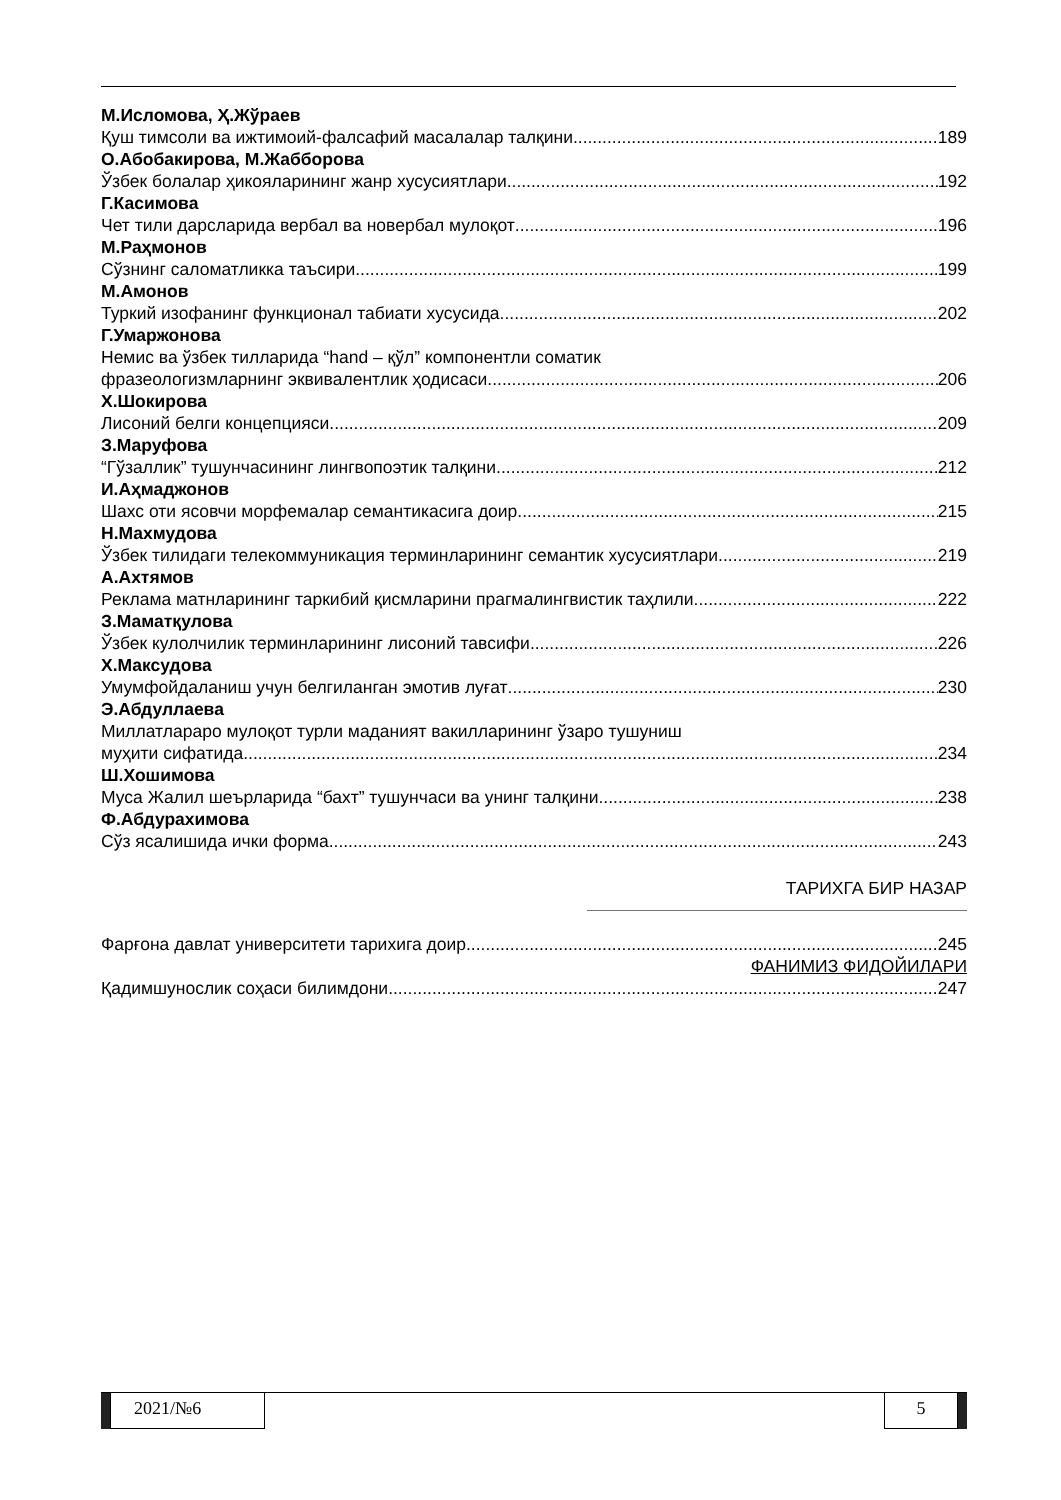М.Исломова, Ҳ.Жўраев
Қуш тимсоли ва ижтимоий-фалсафий масалалар талқини 189
О.Абобакирова, М.Жабборова
Ўзбек болалар ҳикояларининг жанр хусусиятлари 192
Г.Касимова
Чет тили дарсларида вербал ва новербал мулоқот 196
М.Раҳмонов
Сўзнинг саломатликка таъсири 199
М.Амонов
Туркий изофанинг функционал табиати хусусида 202
Г.Умаржонова
Немис ва ўзбек тилларида “hand – қўл” компонентли соматик
фразеологизмларнинг эквивалентлик ҳодисаси 206
Х.Шокирова
Лисоний белги концепцияси 209
З.Маруфова
“Гўзаллик” тушунчасининг лингвопоэтик талқини 212
И.Аҳмаджонов
Шахс оти ясовчи морфемалар семантикасига доир 215
Н.Махмудова
Ўзбек тилидаги телекоммуникация терминларининг семантик хусусиятлари 219
А.Ахтямов
Реклама матнларининг таркибий қисмларини прагмалингвистик таҳлили 222
З.Маматқулова
Ўзбек кулолчилик терминларининг лисоний тавсифи 226
Х.Максудова
Умумфойдаланиш учун белгиланган эмотив луғат 230
Э.Абдуллаева
Миллатлараро мулоқот турли маданият вакилларининг ўзаро тушуниш
муҳити сифатида 234
Ш.Хошимова
Муса Жалил шеърларида “бахт” тушунчаси ва унинг талқини 238
Ф.Абдурахимова
Сўз ясалишида ички форма 243
ТАРИХГА БИР НАЗАР
Фарғона давлат университети тарихига доир 245
ФАНИМИЗ ФИДОЙИЛАРИ
Қадимшунослик соҳаси билимдони 247
2021/№6 5